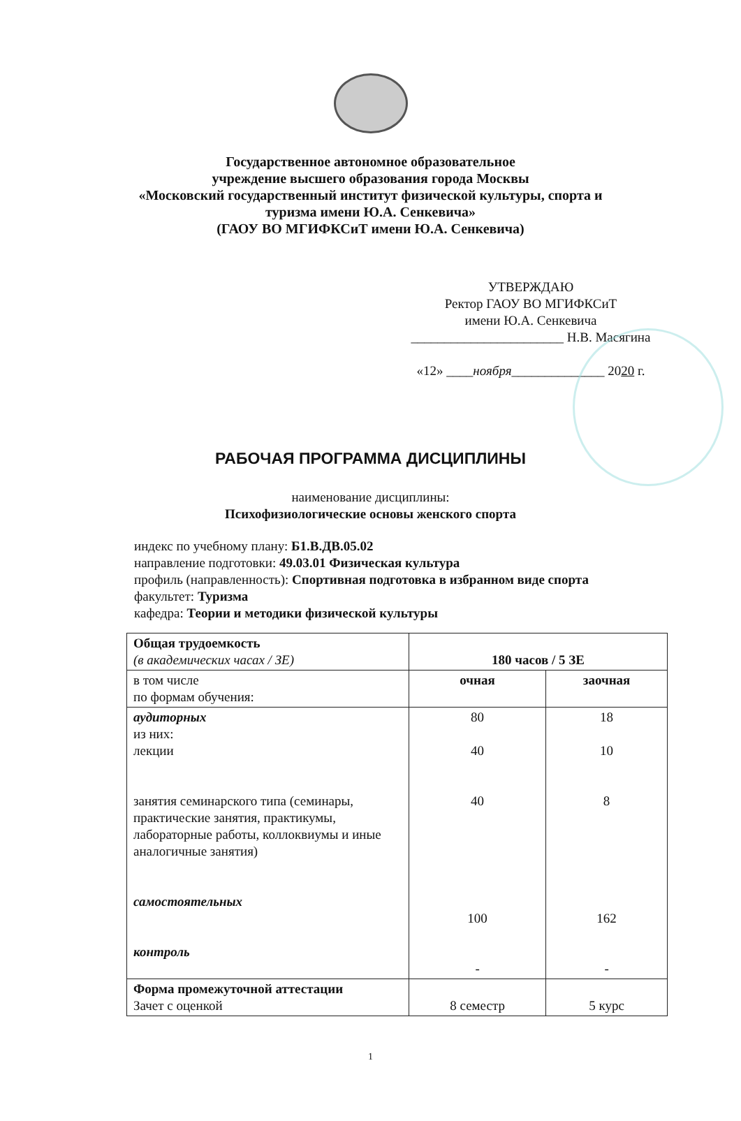Государственное автономное образовательное
учреждение высшего образования города Москвы
«Московский государственный институт физической культуры, спорта и
туризма имени Ю.А. Сенкевича»
(ГАОУ ВО МГИФКСиТ имени Ю.А. Сенкевича)
УТВЕРЖДАЮ
Ректор ГАОУ ВО МГИФКСиТ
имени Ю.А. Сенкевича
_______________________ Н.В. Масягина
«12» ____ноября______________ 2020 г.
РАБОЧАЯ ПРОГРАММА ДИСЦИПЛИНЫ
наименование дисциплины:
Психофизиологические основы женского спорта
индекс по учебному плану: Б1.В.ДВ.05.02
направление подготовки: 49.03.01 Физическая культура
профиль (направленность): Спортивная подготовка в избранном виде спорта
факультет: Туризма
кафедра: Теории и методики физической культуры
| Общая трудоемкость (в академических часах / ЗЕ) | 180 часов / 5 ЗЕ | |
| в том числе по формам обучения: | очная | заочная |
| аудиторных из них: лекции занятия семинарского типа (семинары, практические занятия, практикумы, лабораторные работы, коллоквиумы и иные аналогичные занятия) самостоятельных контроль | 80 40 40 100 - | 18 10 8 162 - |
| Форма промежуточной аттестации Зачет с оценкой | 8 семестр | 5 курс |
1